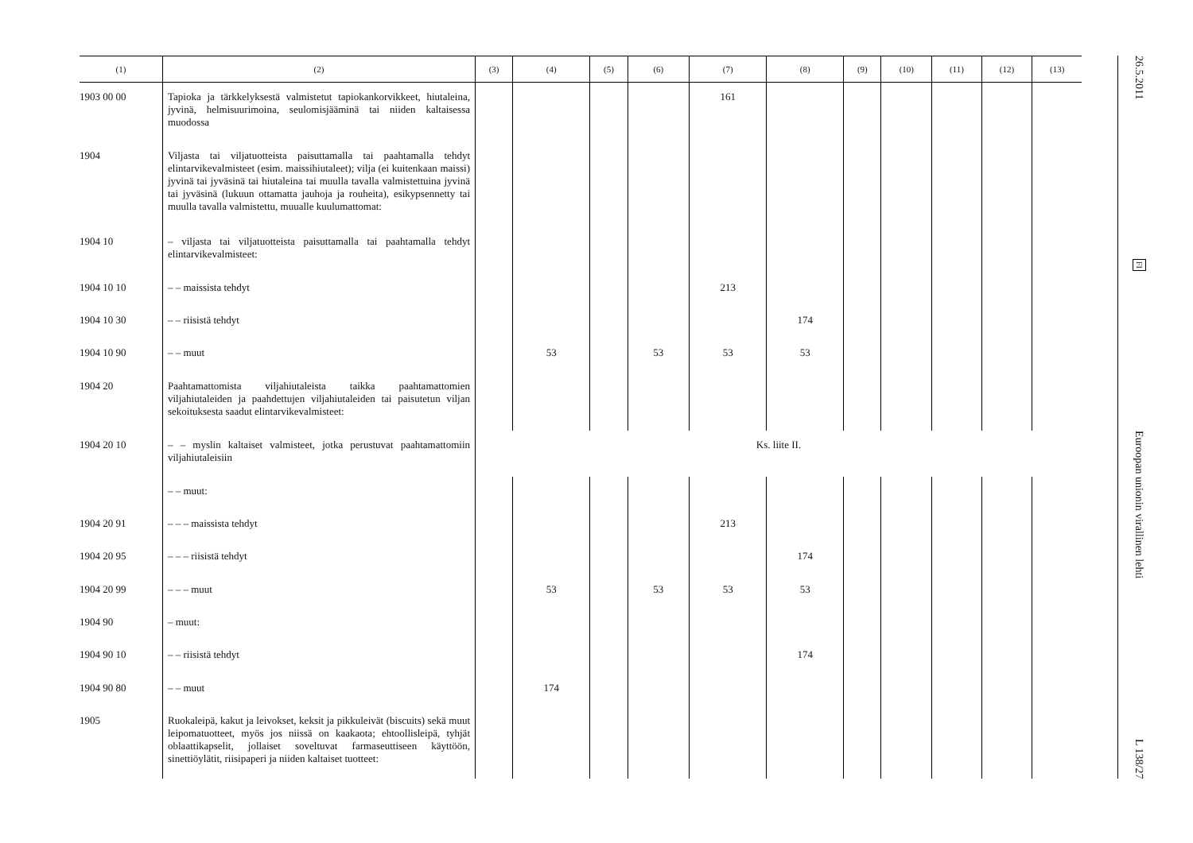| (1) | (2) | (3) | (4) | (5) | (6) | (7) | (8) | (9) | (10) | (11) | (12) | (13) |
| --- | --- | --- | --- | --- | --- | --- | --- | --- | --- | --- | --- | --- |
| 1903 00 00 | Tapioka ja tärkkelyksestä valmistetut tapiokankorvikkeet, hiutaleina, jyvinä, helmisuurimoina, seulomisjääminä tai niiden kaltaisessa muodossa | | | | | 161 | | | | | | |
| 1904 | Viljasta tai viljatuotteista paisuttamalla tai paahtamalla tehdyt elintarvikevalmisteet (esim. maissihiutaleet); vilja (ei kuitenkaan maissi) jyvinä tai jyväsinä tai hiutaleina tai muulla tavalla valmistettuina jyvinä tai jyväsinä (lukuun ottamatta jauhoja ja rouheita), esikypsennetty tai muulla tavalla valmistettu, muualle kuulumattomat: | | | | | | | | | | | |
| 1904 10 | – viljasta tai viljatuotteista paisuttamalla tai paahtamalla tehdyt elintarvikevalmisteet: | | | | | | | | | | | |
| 1904 10 10 | – – maissista tehdyt | | | | | 213 | | | | | | |
| 1904 10 30 | – – riisistä tehdyt | | | | | | 174 | | | | | |
| 1904 10 90 | – – muut | | 53 | | 53 | 53 | 53 | | | | | |
| 1904 20 | Paahtamattomista viljahiutaleista taikka paahtamattomien viljahiutaleiden ja paahdettujen viljahiutaleiden tai paisutetun viljan sekoituksesta saadut elintarvikevalmisteet: | | | | | | | | | | | |
| 1904 20 10 | – – myslin kaltaiset valmisteet, jotka perustuvat paahtamattomiin viljahiutaleisiin | Ks. liite II. | | | | | | | | | | |
| | – – muut: | | | | | | | | | | | |
| 1904 20 91 | – – – maissista tehdyt | | | | | 213 | | | | | | |
| 1904 20 95 | – – – riisistä tehdyt | | | | | | 174 | | | | | |
| 1904 20 99 | – – – muut | | 53 | | 53 | 53 | 53 | | | | | |
| 1904 90 | – muut: | | | | | | | | | | | |
| 1904 90 10 | – – riisistä tehdyt | | | | | | 174 | | | | | |
| 1904 90 80 | – – muut | | 174 | | | | | | | | | |
| 1905 | Ruokaleipä, kakut ja leivokset, keksit ja pikkuleivät (biscuits) sekä muut leipomatuotteet, myös jos niissä on kaakaota; ehtoollisleipä, tyhjät oblaattikapselit, jollaiset soveltuvat farmaseuttiseen käyttöön, sinettiöylätit, riisipaperi ja niiden kaltaiset tuotteet: | | | | | | | | | | | |
26.5.2011
FI
Euroopan unionin virallinen lehti
L 138/27